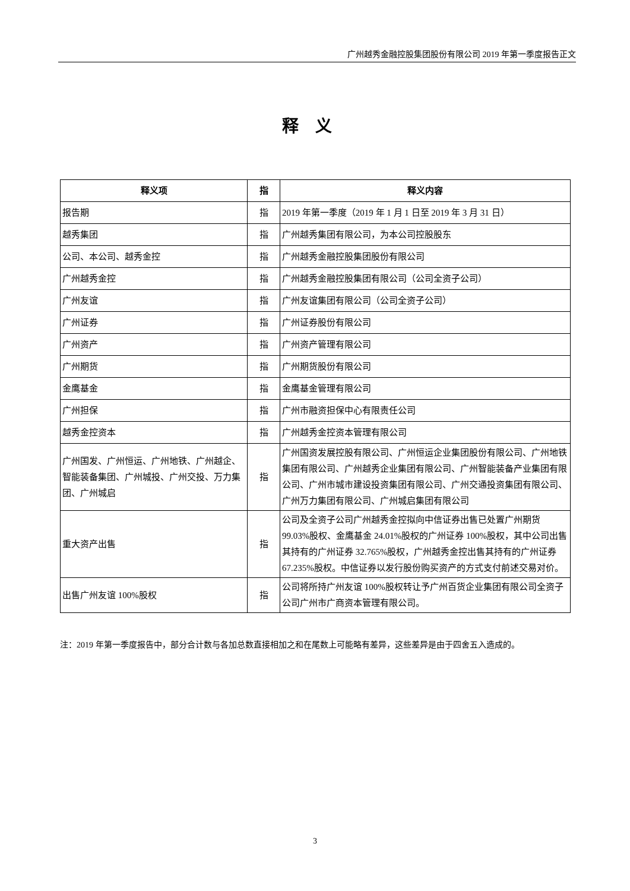广州越秀金融控股集团股份有限公司 2019 年第一季度报告正文
释义
| 释义项 | 指 | 释义内容 |
| --- | --- | --- |
| 报告期 | 指 | 2019 年第一季度（2019 年 1 月 1 日至 2019 年 3 月 31 日） |
| 越秀集团 | 指 | 广州越秀集团有限公司，为本公司控股股东 |
| 公司、本公司、越秀金控 | 指 | 广州越秀金融控股集团股份有限公司 |
| 广州越秀金控 | 指 | 广州越秀金融控股集团有限公司（公司全资子公司） |
| 广州友谊 | 指 | 广州友谊集团有限公司（公司全资子公司） |
| 广州证券 | 指 | 广州证券股份有限公司 |
| 广州资产 | 指 | 广州资产管理有限公司 |
| 广州期货 | 指 | 广州期货股份有限公司 |
| 金鹰基金 | 指 | 金鹰基金管理有限公司 |
| 广州担保 | 指 | 广州市融资担保中心有限责任公司 |
| 越秀金控资本 | 指 | 广州越秀金控资本管理有限公司 |
| 广州国发、广州恒运、广州地铁、广州越企、智能装备集团、广州城投、广州交投、万力集团、广州城启 | 指 | 广州国资发展控股有限公司、广州恒运企业集团股份有限公司、广州地铁集团有限公司、广州越秀企业集团有限公司、广州智能装备产业集团有限公司、广州市城市建设投资集团有限公司、广州交通投资集团有限公司、广州万力集团有限公司、广州城启集团有限公司 |
| 重大资产出售 | 指 | 公司及全资子公司广州越秀金控拟向中信证券出售已处置广州期货 99.03%股权、金鹰基金 24.01%股权的广州证券 100%股权，其中公司出售其持有的广州证券 32.765%股权，广州越秀金控出售其持有的广州证券 67.235%股权。中信证券以发行股份购买资产的方式支付前述交易对价。 |
| 出售广州友谊 100%股权 | 指 | 公司将所持广州友谊 100%股权转让予广州百货企业集团有限公司全资子公司广州市广商资本管理有限公司。 |
注：2019 年第一季度报告中，部分合计数与各加总数直接相加之和在尾数上可能略有差异，这些差异是由于四舍五入造成的。
3